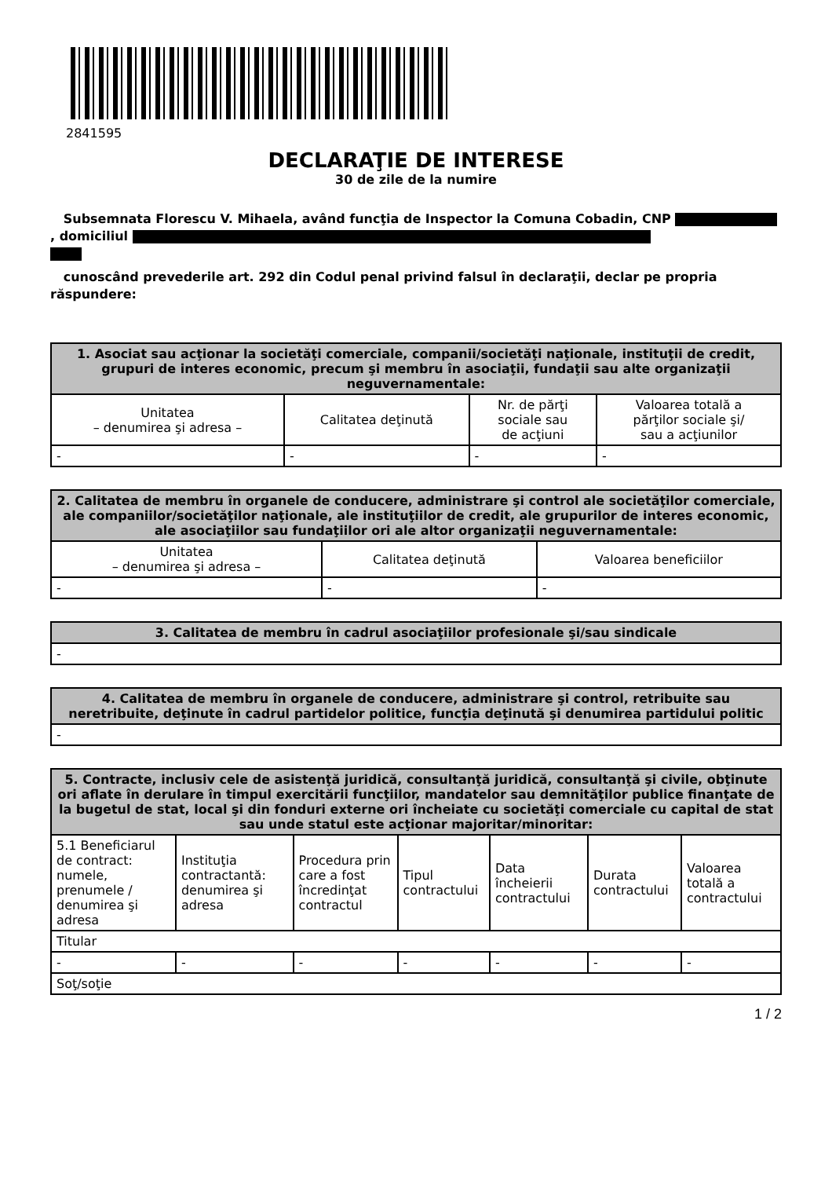2841595
DECLARAŢIE DE INTERESE
30 de zile de la numire
Subsemnata Florescu V. Mihaela, având funcţia de Inspector la Comuna Cobadin, CNP , domiciliul
cunoscând prevederile art. 292 din Codul penal privind falsul în declaraţii, declar pe propria răspundere:
| 1. Asociat sau acţionar la societăţi comerciale, companii/societăţi naţionale, instituţii de credit, grupuri de interes economic, precum şi membru în asociaţii, fundaţii sau alte organizaţii neguvernamentale: | | | |
| --- | --- | --- | --- |
| Unitatea – denumirea şi adresa – | Calitatea deţinută | Nr. de părţi sociale sau de acţiuni | Valoarea totală a părţilor sociale şi/ sau a acţiunilor |
| - | - | - | - |
| 2. Calitatea de membru în organele de conducere, administrare şi control ale societăţilor comerciale, ale companiilor/societăţilor naţionale, ale instituţiilor de credit, ale grupurilor de interes economic, ale asociaţiilor sau fundaţiilor ori ale altor organizaţii neguvernamentale: | | |
| --- | --- | --- |
| Unitatea – denumirea şi adresa – | Calitatea deţinută | Valoarea beneficiilor |
| - | - | - |
| 3. Calitatea de membru în cadrul asociaţiilor profesionale şi/sau sindicale |
| --- |
| - |
| 4. Calitatea de membru în organele de conducere, administrare şi control, retribuite sau neretribuite, deţinute în cadrul partidelor politice, funcţia deţinută şi denumirea partidului politic |
| --- |
| - |
| 5. Contracte, inclusiv cele de asistenţă juridică, consultanţă juridică, consultanţă şi civile, obţinute ori aflate în derulare în timpul exercitării funcţiilor, mandatelor sau demnităţilor publice finanţate de la bugetul de stat, local şi din fonduri externe ori încheiate cu societăţi comerciale cu capital de stat sau unde statul este acţionar majoritar/minoritar: | | | | | | |
| --- | --- | --- | --- | --- | --- | --- |
| 5.1 Beneficiarul de contract: numele, prenumele / denumirea şi adresa | Instituţia contractantă: denumirea şi adresa | Procedura prin care a fost încredinţat contractul | Tipul contractului | Data încheierii contractului | Durata contractului | Valoarea totală a contractului |
| Titular | | | | | | |
| - | - | - | - | - | - | - |
| Soţ/soţie | | | | | | |
1 / 2